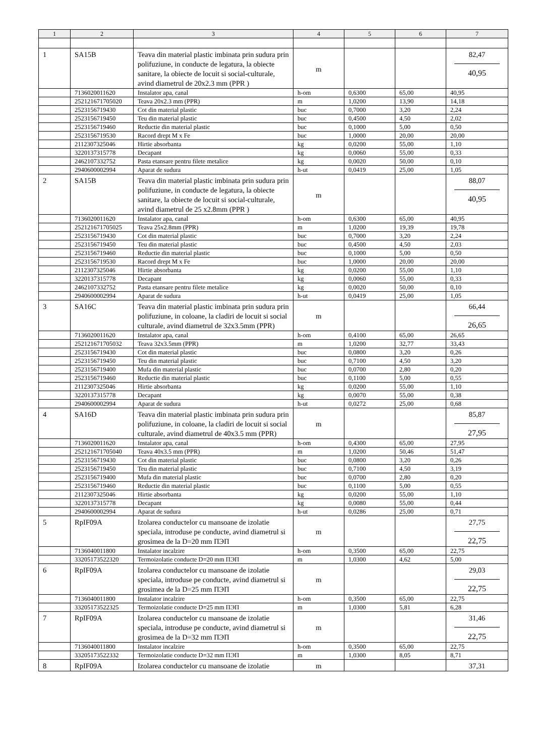| 1 | 2 | 3 | 4 | 5 | 6 | 7 |
| --- | --- | --- | --- | --- | --- | --- |
| 1 | SA15B | Teava din material plastic imbinata prin sudura prin polifuziune, in conducte de legatura, la obiecte sanitare, la obiecte de locuit si social-culturale, avind diametrul de 20x2.3 mm (PPR ) | m | | | 82,47 40,95 |
| | 7136020011620 | Instalator apa, canal | h-om | 0,6300 | 65,00 | 40,95 |
| | 252121671705020 | Teava 20x2.3 mm (PPR) | m | 1,0200 | 13,90 | 14,18 |
| | 2523156719430 | Cot din material plastic | buc | 0,7000 | 3,20 | 2,24 |
| | 2523156719450 | Teu din material plastic | buc | 0,4500 | 4,50 | 2,02 |
| | 2523156719460 | Reductie din material plastic | buc | 0,1000 | 5,00 | 0,50 |
| | 2523156719530 | Racord drept M x Fe | buc | 1,0000 | 20,00 | 20,00 |
| | 2112307325046 | Hirtie absorbanta | kg | 0,0200 | 55,00 | 1,10 |
| | 3220137315778 | Decapant | kg | 0,0060 | 55,00 | 0,33 |
| | 2462107332752 | Pasta etansare pentru filete metalice | kg | 0,0020 | 50,00 | 0,10 |
| | 2940600002994 | Aparat de sudura | h-ut | 0,0419 | 25,00 | 1,05 |
| 2 | SA15B | Teava din material plastic imbinata prin sudura prin polifuziune, in conducte de legatura, la obiecte sanitare, la obiecte de locuit si social-culturale, avind diametrul de 25 x2.8mm (PPR ) | m | | | 88,07 40,95 |
| | 7136020011620 | Instalator apa, canal | h-om | 0,6300 | 65,00 | 40,95 |
| | 252121671705025 | Teava 25x2.8mm (PPR) | m | 1,0200 | 19,39 | 19,78 |
| | 2523156719430 | Cot din material plastic | buc | 0,7000 | 3,20 | 2,24 |
| | 2523156719450 | Teu din material plastic | buc | 0,4500 | 4,50 | 2,03 |
| | 2523156719460 | Reductie din material plastic | buc | 0,1000 | 5,00 | 0,50 |
| | 2523156719530 | Racord drept M x Fe | buc | 1,0000 | 20,00 | 20,00 |
| | 2112307325046 | Hirtie absorbanta | kg | 0,0200 | 55,00 | 1,10 |
| | 3220137315778 | Decapant | kg | 0,0060 | 55,00 | 0,33 |
| | 2462107332752 | Pasta etansare pentru filete metalice | kg | 0,0020 | 50,00 | 0,10 |
| | 2940600002994 | Aparat de sudura | h-ut | 0,0419 | 25,00 | 1,05 |
| 3 | SA16C | Teava din material plastic imbinata prin sudura prin polifuziune, in coloane, la cladiri de locuit si social culturale, avind diametrul de 32x3.5mm (PPR) | m | | | 66,44 26,65 |
| | 7136020011620 | Instalator apa, canal | h-om | 0,4100 | 65,00 | 26,65 |
| | 252121671705032 | Teava 32x3.5mm (PPR) | m | 1,0200 | 32,77 | 33,43 |
| | 2523156719430 | Cot din material plastic | buc | 0,0800 | 3,20 | 0,26 |
| | 2523156719450 | Teu din material plastic | buc | 0,7100 | 4,50 | 3,20 |
| | 2523156719400 | Mufa din material plastic | buc | 0,0700 | 2,80 | 0,20 |
| | 2523156719460 | Reductie din material plastic | buc | 0,1100 | 5,00 | 0,55 |
| | 2112307325046 | Hirtie absorbanta | kg | 0,0200 | 55,00 | 1,10 |
| | 3220137315778 | Decapant | kg | 0,0070 | 55,00 | 0,38 |
| | 2940600002994 | Aparat de sudura | h-ut | 0,0272 | 25,00 | 0,68 |
| 4 | SA16D | Teava din material plastic imbinata prin sudura prin polifuziune, in coloane, la cladiri de locuit si social culturale, avind diametrul de 40x3.5 mm (PPR) | m | | | 85,87 27,95 |
| | 7136020011620 | Instalator apa, canal | h-om | 0,4300 | 65,00 | 27,95 |
| | 252121671705040 | Teava 40x3.5 mm (PPR) | m | 1,0200 | 50,46 | 51,47 |
| | 2523156719430 | Cot din material plastic | buc | 0,0800 | 3,20 | 0,26 |
| | 2523156719450 | Teu din material plastic | buc | 0,7100 | 4,50 | 3,19 |
| | 2523156719400 | Mufa din material plastic | buc | 0,0700 | 2,80 | 0,20 |
| | 2523156719460 | Reductie din material plastic | buc | 0,1100 | 5,00 | 0,55 |
| | 2112307325046 | Hirtie absorbanta | kg | 0,0200 | 55,00 | 1,10 |
| | 3220137315778 | Decapant | kg | 0,0080 | 55,00 | 0,44 |
| | 2940600002994 | Aparat de sudura | h-ut | 0,0286 | 25,00 | 0,71 |
| 5 | RpIF09A | Izolarea conductelor cu mansoane de izolatie speciala, introduse pe conducte, avind diametrul si grosimea de la D=20 mm ПЭП | m | | | 27,75 22,75 |
| | 7136040011800 | Instalator incalzire | h-om | 0,3500 | 65,00 | 22,75 |
| | 33205173522320 | Termoizolatie conducte D=20 mm ПЭП | m | 1,0300 | 4,62 | 5,00 |
| 6 | RpIF09A | Izolarea conductelor cu mansoane de izolatie speciala, introduse pe conducte, avind diametrul si grosimea de la D=25 mm ПЭП | m | | | 29,03 22,75 |
| | 7136040011800 | Instalator incalzire | h-om | 0,3500 | 65,00 | 22,75 |
| | 33205173522325 | Termoizolatie conducte D=25 mm ПЭП | m | 1,0300 | 5,81 | 6,28 |
| 7 | RpIF09A | Izolarea conductelor cu mansoane de izolatie speciala, introduse pe conducte, avind diametrul si grosimea de la D=32 mm ПЭП | m | | | 31,46 22,75 |
| | 7136040011800 | Instalator incalzire | h-om | 0,3500 | 65,00 | 22,75 |
| | 33205173522332 | Termoizolatie conducte D=32 mm ПЭП | m | 1,0300 | 8,05 | 8,71 |
| 8 | RpIF09A | Izolarea conductelor cu mansoane de izolatie | m | | | 37,31 |